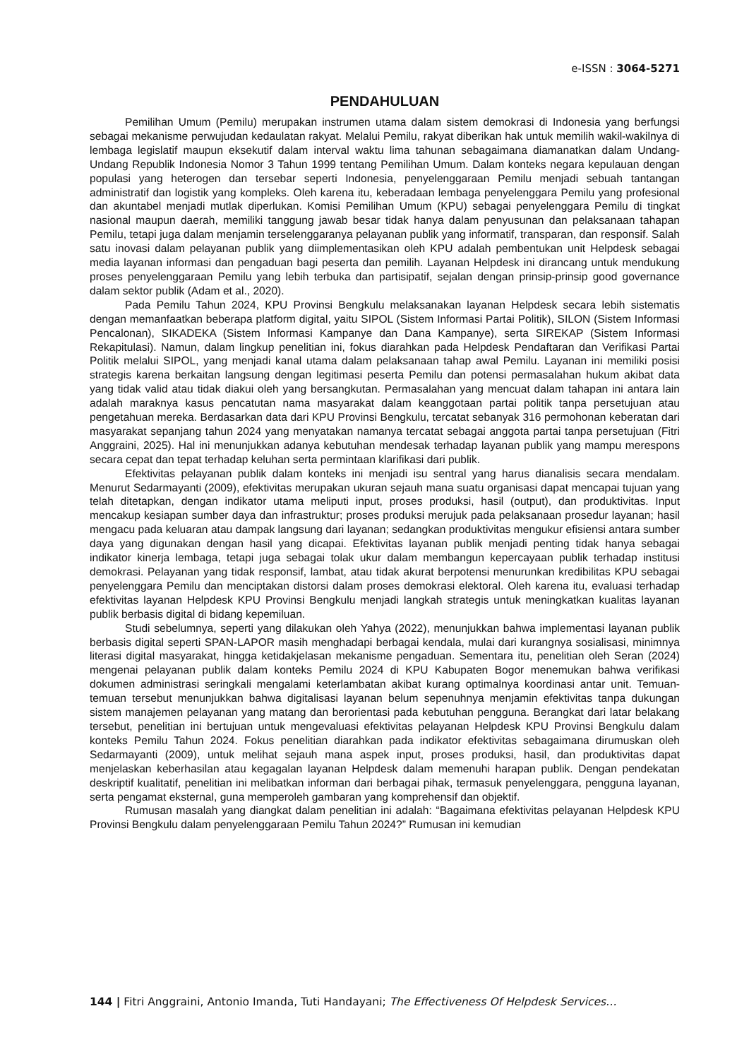e-ISSN : 3064-5271
PENDAHULUAN
Pemilihan Umum (Pemilu) merupakan instrumen utama dalam sistem demokrasi di Indonesia yang berfungsi sebagai mekanisme perwujudan kedaulatan rakyat. Melalui Pemilu, rakyat diberikan hak untuk memilih wakil-wakilnya di lembaga legislatif maupun eksekutif dalam interval waktu lima tahunan sebagaimana diamanatkan dalam Undang-Undang Republik Indonesia Nomor 3 Tahun 1999 tentang Pemilihan Umum. Dalam konteks negara kepulauan dengan populasi yang heterogen dan tersebar seperti Indonesia, penyelenggaraan Pemilu menjadi sebuah tantangan administratif dan logistik yang kompleks. Oleh karena itu, keberadaan lembaga penyelenggara Pemilu yang profesional dan akuntabel menjadi mutlak diperlukan. Komisi Pemilihan Umum (KPU) sebagai penyelenggara Pemilu di tingkat nasional maupun daerah, memiliki tanggung jawab besar tidak hanya dalam penyusunan dan pelaksanaan tahapan Pemilu, tetapi juga dalam menjamin terselenggaranya pelayanan publik yang informatif, transparan, dan responsif. Salah satu inovasi dalam pelayanan publik yang diimplementasikan oleh KPU adalah pembentukan unit Helpdesk sebagai media layanan informasi dan pengaduan bagi peserta dan pemilih. Layanan Helpdesk ini dirancang untuk mendukung proses penyelenggaraan Pemilu yang lebih terbuka dan partisipatif, sejalan dengan prinsip-prinsip good governance dalam sektor publik (Adam et al., 2020).
Pada Pemilu Tahun 2024, KPU Provinsi Bengkulu melaksanakan layanan Helpdesk secara lebih sistematis dengan memanfaatkan beberapa platform digital, yaitu SIPOL (Sistem Informasi Partai Politik), SILON (Sistem Informasi Pencalonan), SIKADEKA (Sistem Informasi Kampanye dan Dana Kampanye), serta SIREKAP (Sistem Informasi Rekapitulasi). Namun, dalam lingkup penelitian ini, fokus diarahkan pada Helpdesk Pendaftaran dan Verifikasi Partai Politik melalui SIPOL, yang menjadi kanal utama dalam pelaksanaan tahap awal Pemilu. Layanan ini memiliki posisi strategis karena berkaitan langsung dengan legitimasi peserta Pemilu dan potensi permasalahan hukum akibat data yang tidak valid atau tidak diakui oleh yang bersangkutan. Permasalahan yang mencuat dalam tahapan ini antara lain adalah maraknya kasus pencatutan nama masyarakat dalam keanggotaan partai politik tanpa persetujuan atau pengetahuan mereka. Berdasarkan data dari KPU Provinsi Bengkulu, tercatat sebanyak 316 permohonan keberatan dari masyarakat sepanjang tahun 2024 yang menyatakan namanya tercatat sebagai anggota partai tanpa persetujuan (Fitri Anggraini, 2025). Hal ini menunjukkan adanya kebutuhan mendesak terhadap layanan publik yang mampu merespons secara cepat dan tepat terhadap keluhan serta permintaan klarifikasi dari publik.
Efektivitas pelayanan publik dalam konteks ini menjadi isu sentral yang harus dianalisis secara mendalam. Menurut Sedarmayanti (2009), efektivitas merupakan ukuran sejauh mana suatu organisasi dapat mencapai tujuan yang telah ditetapkan, dengan indikator utama meliputi input, proses produksi, hasil (output), dan produktivitas. Input mencakup kesiapan sumber daya dan infrastruktur; proses produksi merujuk pada pelaksanaan prosedur layanan; hasil mengacu pada keluaran atau dampak langsung dari layanan; sedangkan produktivitas mengukur efisiensi antara sumber daya yang digunakan dengan hasil yang dicapai. Efektivitas layanan publik menjadi penting tidak hanya sebagai indikator kinerja lembaga, tetapi juga sebagai tolak ukur dalam membangun kepercayaan publik terhadap institusi demokrasi. Pelayanan yang tidak responsif, lambat, atau tidak akurat berpotensi menurunkan kredibilitas KPU sebagai penyelenggara Pemilu dan menciptakan distorsi dalam proses demokrasi elektoral. Oleh karena itu, evaluasi terhadap efektivitas layanan Helpdesk KPU Provinsi Bengkulu menjadi langkah strategis untuk meningkatkan kualitas layanan publik berbasis digital di bidang kepemiluan.
Studi sebelumnya, seperti yang dilakukan oleh Yahya (2022), menunjukkan bahwa implementasi layanan publik berbasis digital seperti SPAN-LAPOR masih menghadapi berbagai kendala, mulai dari kurangnya sosialisasi, minimnya literasi digital masyarakat, hingga ketidakjelasan mekanisme pengaduan. Sementara itu, penelitian oleh Seran (2024) mengenai pelayanan publik dalam konteks Pemilu 2024 di KPU Kabupaten Bogor menemukan bahwa verifikasi dokumen administrasi seringkali mengalami keterlambatan akibat kurang optimalnya koordinasi antar unit. Temuan-temuan tersebut menunjukkan bahwa digitalisasi layanan belum sepenuhnya menjamin efektivitas tanpa dukungan sistem manajemen pelayanan yang matang dan berorientasi pada kebutuhan pengguna. Berangkat dari latar belakang tersebut, penelitian ini bertujuan untuk mengevaluasi efektivitas pelayanan Helpdesk KPU Provinsi Bengkulu dalam konteks Pemilu Tahun 2024. Fokus penelitian diarahkan pada indikator efektivitas sebagaimana dirumuskan oleh Sedarmayanti (2009), untuk melihat sejauh mana aspek input, proses produksi, hasil, dan produktivitas dapat menjelaskan keberhasilan atau kegagalan layanan Helpdesk dalam memenuhi harapan publik. Dengan pendekatan deskriptif kualitatif, penelitian ini melibatkan informan dari berbagai pihak, termasuk penyelenggara, pengguna layanan, serta pengamat eksternal, guna memperoleh gambaran yang komprehensif dan objektif.
Rumusan masalah yang diangkat dalam penelitian ini adalah: “Bagaimana efektivitas pelayanan Helpdesk KPU Provinsi Bengkulu dalam penyelenggaraan Pemilu Tahun 2024?” Rumusan ini kemudian
144 | Fitri Anggraini, Antonio Imanda, Tuti Handayani; The Effectiveness Of Helpdesk Services…